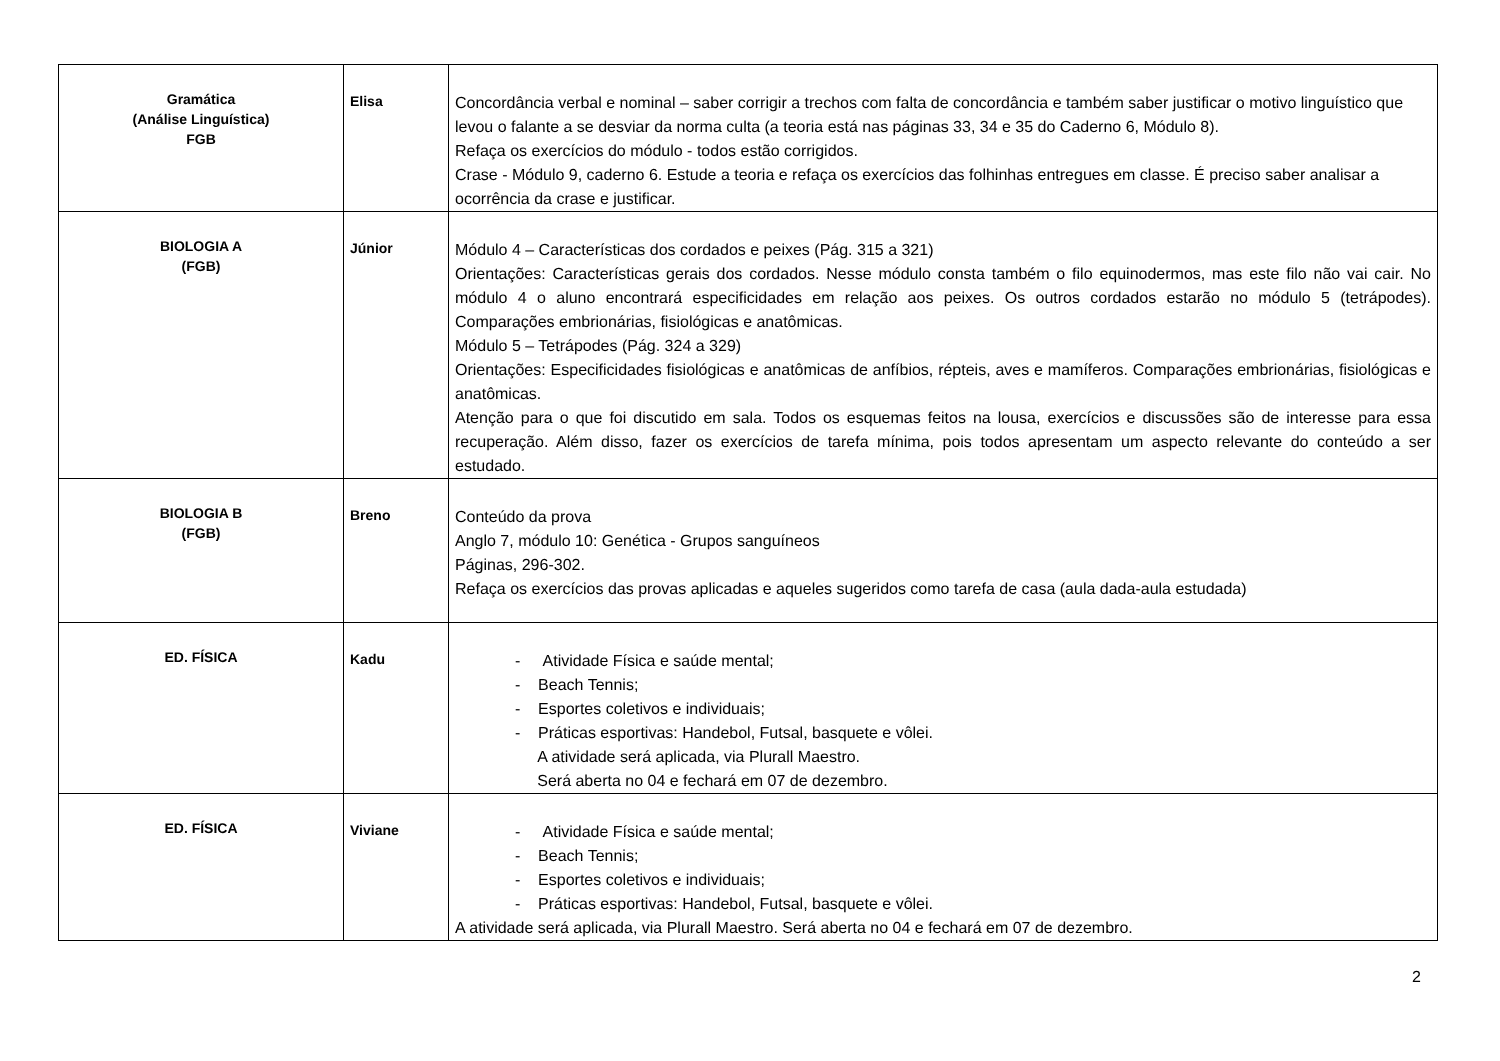| Gramática (Análise Linguística) FGB | Elisa | Concordância verbal e nominal – saber corrigir a trechos com falta de concordância e também saber justificar o motivo linguístico que levou o falante a se desviar da norma culta (a teoria está nas páginas 33, 34 e 35 do Caderno 6, Módulo 8). Refaça os exercícios do módulo - todos estão corrigidos. Crase - Módulo 9, caderno 6. Estude a teoria e refaça os exercícios das folhinhas entregues em classe. É preciso saber analisar a ocorrência da crase e justificar. |
| BIOLOGIA A (FGB) | Júnior | Módulo 4 – Características dos cordados e peixes (Pág. 315 a 321) Orientações: Características gerais dos cordados. Nesse módulo consta também o filo equinodermos, mas este filo não vai cair. No módulo 4 o aluno encontrará especificidades em relação aos peixes. Os outros cordados estarão no módulo 5 (tetrápodes). Comparações embrionárias, fisiológicas e anatômicas. Módulo 5 – Tetrápodes (Pág. 324 a 329) Orientações: Especificidades fisiológicas e anatômicas de anfíbios, répteis, aves e mamíferos. Comparações embrionárias, fisiológicas e anatômicas. Atenção para o que foi discutido em sala. Todos os esquemas feitos na lousa, exercícios e discussões são de interesse para essa recuperação. Além disso, fazer os exercícios de tarefa mínima, pois todos apresentam um aspecto relevante do conteúdo a ser estudado. |
| BIOLOGIA B (FGB) | Breno | Conteúdo da prova Anglo 7, módulo 10: Genética - Grupos sanguíneos Páginas, 296-302. Refaça os exercícios das provas aplicadas e aqueles sugeridos como tarefa de casa (aula dada-aula estudada) |
| ED. FÍSICA | Kadu | - Atividade Física e saúde mental; - Beach Tennis; - Esportes coletivos e individuais; - Práticas esportivas: Handebol, Futsal, basquete e vôlei. A atividade será aplicada, via Plurall Maestro. Será aberta no 04 e fechará em 07 de dezembro. |
| ED. FÍSICA | Viviane | - Atividade Física e saúde mental; - Beach Tennis; - Esportes coletivos e individuais; - Práticas esportivas: Handebol, Futsal, basquete e vôlei. A atividade será aplicada, via Plurall Maestro. Será aberta no 04 e fechará em 07 de dezembro. |
2